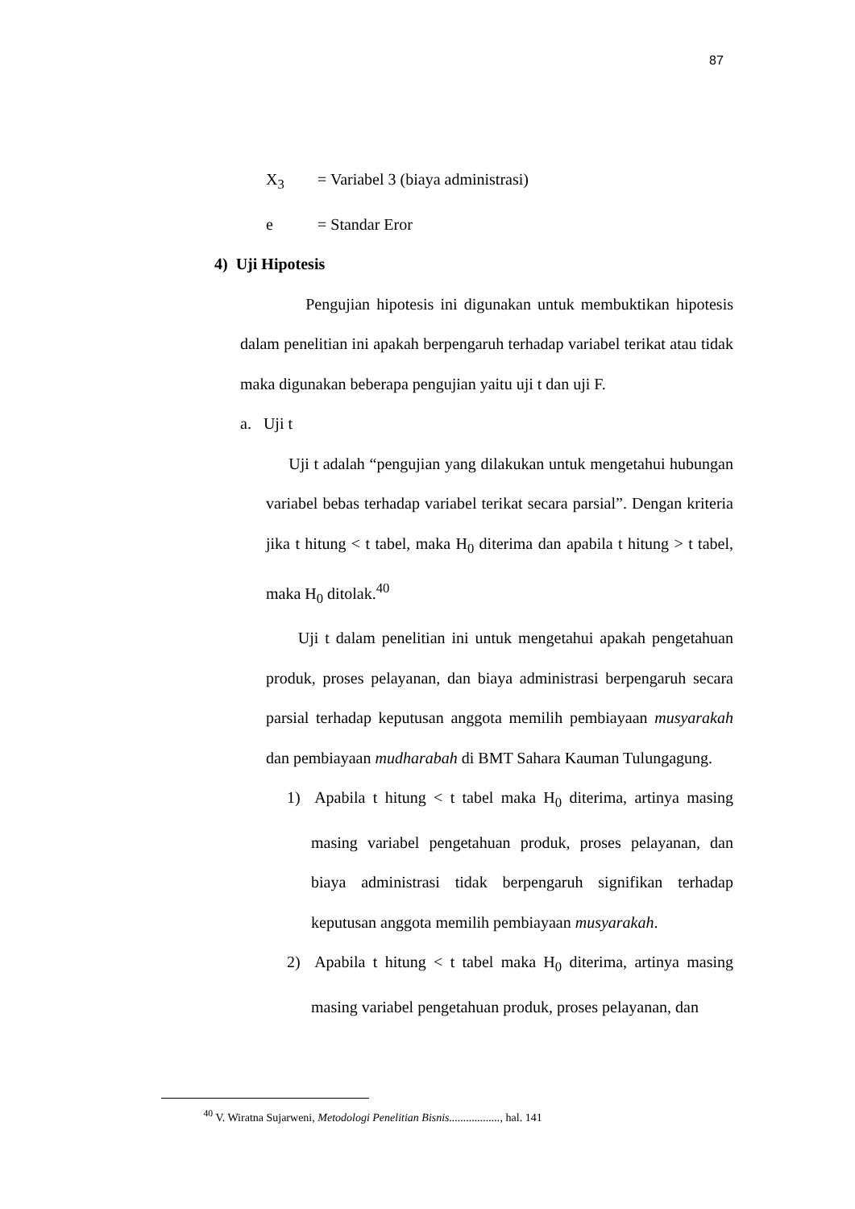87
X<sub>3</sub> = Variabel 3 (biaya administrasi)
e = Standar Eror
4) Uji Hipotesis
Pengujian hipotesis ini digunakan untuk membuktikan hipotesis dalam penelitian ini apakah berpengaruh terhadap variabel terikat atau tidak maka digunakan beberapa pengujian yaitu uji t dan uji F.
a. Uji t
Uji t adalah “pengujian yang dilakukan untuk mengetahui hubungan variabel bebas terhadap variabel terikat secara parsial”. Dengan kriteria jika t hitung < t tabel, maka H<sub>0</sub> diterima dan apabila t hitung > t tabel, maka H<sub>0</sub> ditolak.<sup>40</sup>
Uji t dalam penelitian ini untuk mengetahui apakah pengetahuan produk, proses pelayanan, dan biaya administrasi berpengaruh secara parsial terhadap keputusan anggota memilih pembiayaan musyarakah dan pembiayaan mudharabah di BMT Sahara Kauman Tulungagung.
1) Apabila t hitung < t tabel maka H<sub>0</sub> diterima, artinya masing masing variabel pengetahuan produk, proses pelayanan, dan biaya administrasi tidak berpengaruh signifikan terhadap keputusan anggota memilih pembiayaan musyarakah.
2) Apabila t hitung < t tabel maka H<sub>0</sub> diterima, artinya masing masing variabel pengetahuan produk, proses pelayanan, dan
<sup>40</sup> V. Wiratna Sujarweni, Metodologi Penelitian Bisnis.................., hal. 141